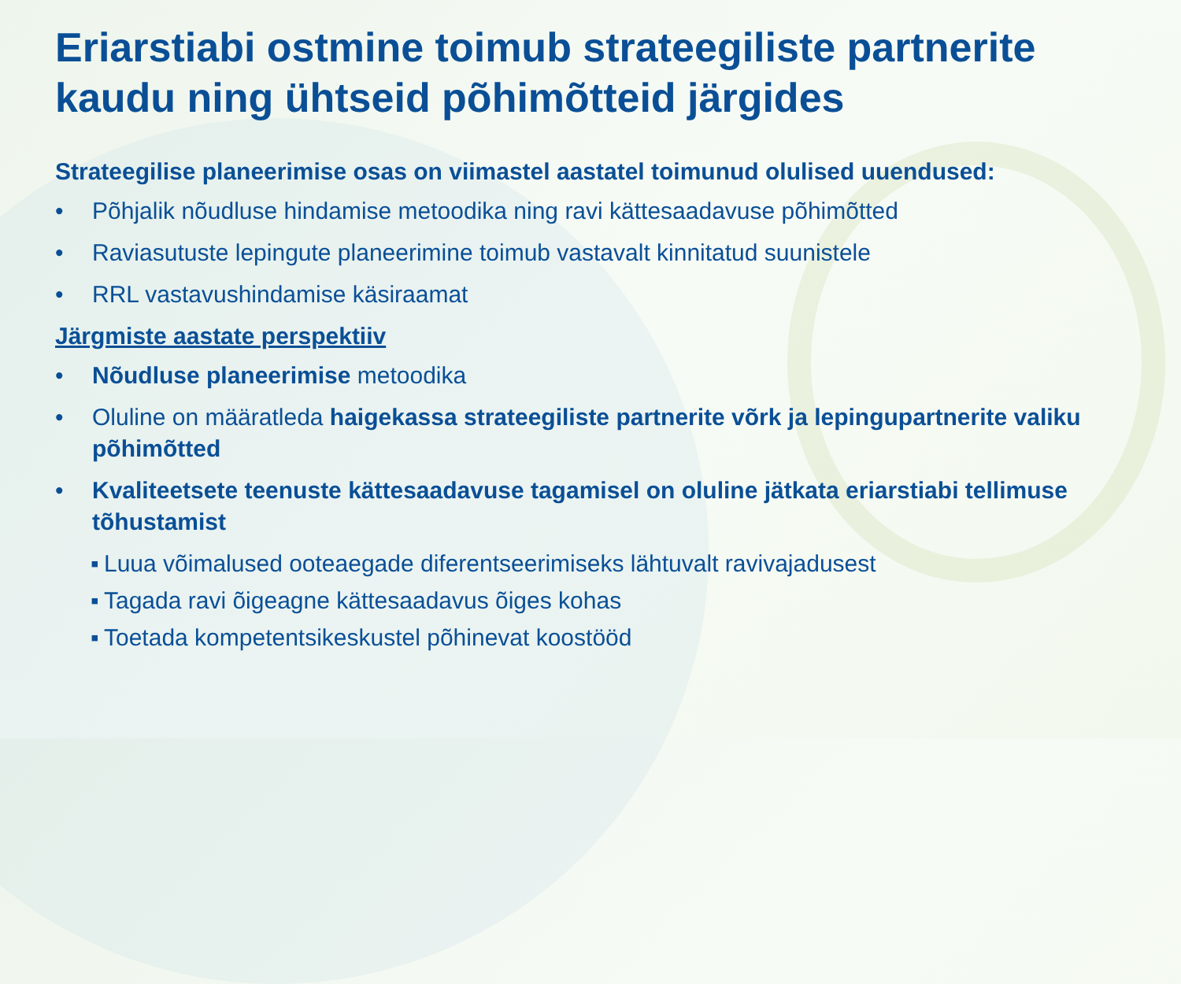Eriarstiabi ostmine toimub strateegiliste partnerite kaudu ning ühtseid põhimõtteid järgides
Strateegilise planeerimise osas on viimastel aastatel toimunud olulised uuendused:
• Põhjalik nõudluse hindamise metoodika ning ravi kättesaadavuse põhimõtted
• Raviasutuste lepingute planeerimine toimub vastavalt kinnitatud suunistele
• RRL vastavushindamise käsiraamat
Järgmiste aastate perspektiiv
• Nõudluse planeerimise metoodika
• Oluline on määratleda haigekassa strateegiliste partnerite võrk ja lepingupartnerite valiku põhimõtted
• Kvaliteetsete teenuste kättesaadavuse tagamisel on oluline jätkata eriarstiabi tellimuse tõhustamist
▪ Luua võimalused ooteaegade diferentseerimiseks lähtuvalt ravivajadusest
▪ Tagada ravi õigeagne kättesaadavus õiges kohas
▪ Toetada kompetentsikeskustel põhinevat koostööd